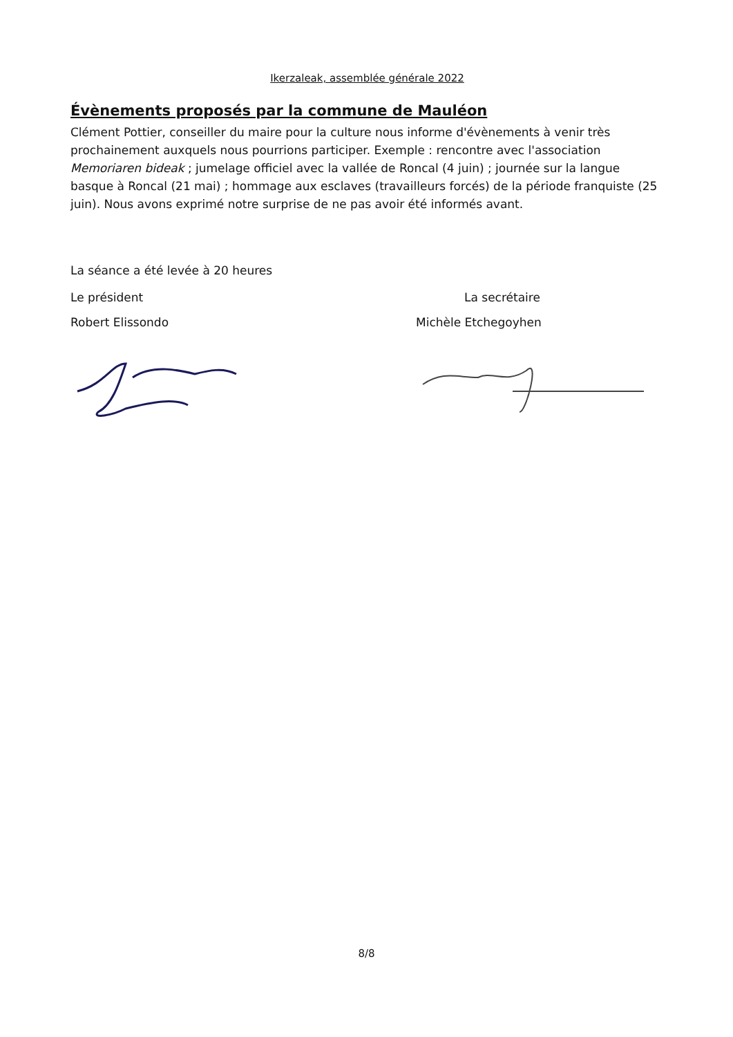Ikerzaleak, assemblée générale 2022
Évènements proposés par la commune de Mauléon
Clément Pottier, conseiller du maire pour la culture nous informe d'évènements à venir très prochainement auxquels nous pourrions participer. Exemple : rencontre avec l'association Memoriaren bideak ; jumelage officiel avec la vallée de Roncal (4 juin) ; journée sur la langue basque à Roncal (21 mai) ; hommage aux esclaves (travailleurs forcés) de la période franquiste (25 juin). Nous avons exprimé notre surprise de ne pas avoir été informés avant.
La séance a été levée à 20 heures
Le président La secrétaire
Robert Elissondo Michèle Etchegoyhen
8/8